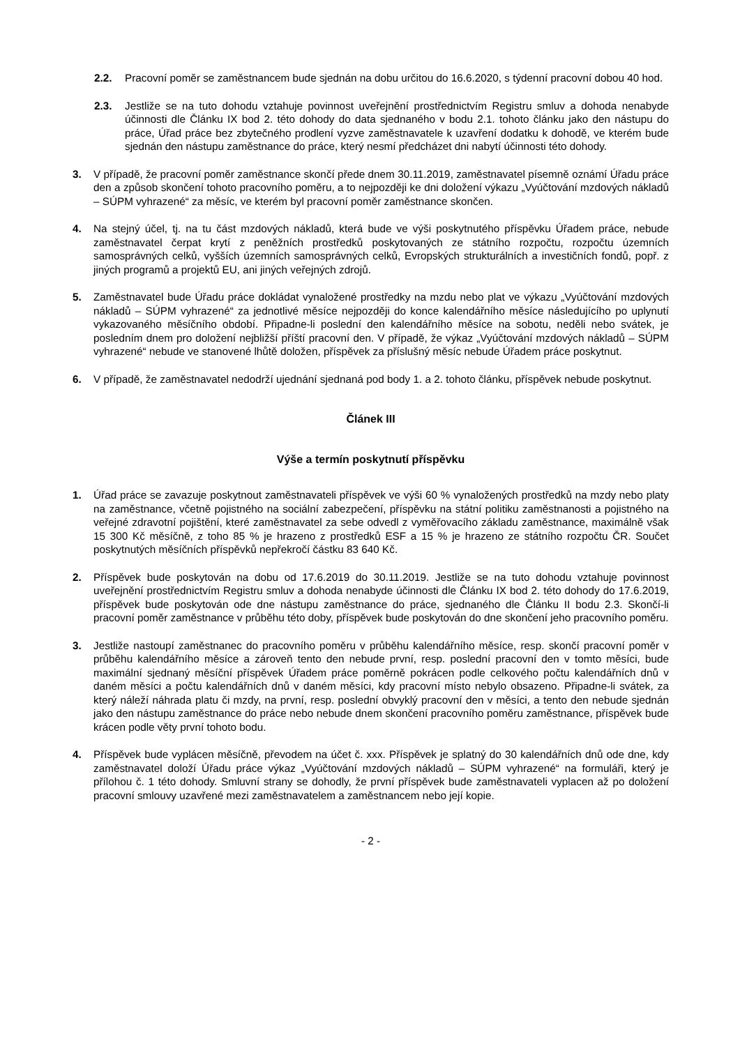2.2. Pracovní poměr se zaměstnancem bude sjednán na dobu určitou do 16.6.2020, s týdenní pracovní dobou 40 hod.
2.3. Jestliže se na tuto dohodu vztahuje povinnost uveřejnění prostřednictvím Registru smluv a dohoda nenabyde účinnosti dle Článku IX bod 2. této dohody do data sjednaného v bodu 2.1. tohoto článku jako den nástupu do práce, Úřad práce bez zbytečného prodlení vyzve zaměstnavatele k uzavření dodatku k dohodě, ve kterém bude sjednán den nástupu zaměstnance do práce, který nesmí předcházet dni nabytí účinnosti této dohody.
3. V případě, že pracovní poměr zaměstnance skončí přede dnem 30.11.2019, zaměstnavatel písemně oznámí Úřadu práce den a způsob skončení tohoto pracovního poměru, a to nejpozději ke dni doložení výkazu „Vyúčtování mzdových nákladů – SÚPM vyhrazené“ za měsíc, ve kterém byl pracovní poměr zaměstnance skončen.
4. Na stejný účel, tj. na tu část mzdových nákladů, která bude ve výši poskytnutého příspěvku Úřadem práce, nebude zaměstnavatel čerpat krytí z peněžních prostředků poskytovaných ze státního rozpočtu, rozpočtu územních samosprávných celků, vyšších územních samosprávných celků, Evropských strukturálních a investičních fondů, popř. z jiných programů a projektů EU, ani jiných veřejných zdrojů.
5. Zaměstnavatel bude Úřadu práce dokládat vynaložené prostředky na mzdu nebo plat ve výkazu „Vyúčtování mzdových nákladů – SÚPM vyhrazené“ za jednotlivé měsíce nejpozději do konce kalendářního měsíce následujícího po uplynutí vykazovaného měsíčního období. Připadne-li poslední den kalendářního měsíce na sobotu, neděli nebo svátek, je posledním dnem pro doložení nejbližší příští pracovní den. V případě, že výkaz „Vyúčtování mzdových nákladů – SÚPM vyhrazené“ nebude ve stanovené lhůtě doložen, příspěvek za příslušný měsíc nebude Úřadem práce poskytnut.
6. V případě, že zaměstnavatel nedodrží ujednání sjednaná pod body 1. a 2. tohoto článku, příspěvek nebude poskytnut.
Článek III
Výše a termín poskytnutí příspěvku
1. Úřad práce se zavazuje poskytnout zaměstnavateli příspěvek ve výši 60 % vynaložených prostředků na mzdy nebo platy na zaměstnance, včetně pojistného na sociální zabezpečení, příspěvku na státní politiku zaměstnanosti a pojistného na veřejné zdravotní pojištění, které zaměstnavatel za sebe odvedl z vyměřovacího základu zaměstnance, maximálně však 15 300 Kč měsíčně, z toho 85 % je hrazeno z prostředků ESF a 15 % je hrazeno ze státního rozpočtu ČR. Součet poskytnutých měsíčních příspěvků nepřekročí částku 83 640 Kč.
2. Příspěvek bude poskytován na dobu od 17.6.2019 do 30.11.2019. Jestliže se na tuto dohodu vztahuje povinnost uveřejnění prostřednictvím Registru smluv a dohoda nenabyde účinnosti dle Článku IX bod 2. této dohody do 17.6.2019, příspěvek bude poskytován ode dne nástupu zaměstnance do práce, sjednaného dle Článku II bodu 2.3. Skončí-li pracovní poměr zaměstnance v průběhu této doby, příspěvek bude poskytován do dne skončení jeho pracovního poměru.
3. Jestliže nastoupí zaměstnanec do pracovního poměru v průběhu kalendářního měsíce, resp. skončí pracovní poměr v průběhu kalendářního měsíce a zároveň tento den nebude první, resp. poslední pracovní den v tomto měsíci, bude maximální sjednaný měsíční příspěvek Úřadem práce poměrně pokrácen podle celkového počtu kalendářních dnů v daném měsíci a počtu kalendářních dnů v daném měsíci, kdy pracovní místo nebylo obsazeno. Připadne-li svátek, za který náleží náhrada platu či mzdy, na první, resp. poslední obvyklý pracovní den v měsíci, a tento den nebude sjednán jako den nástupu zaměstnance do práce nebo nebude dnem skončení pracovního poměru zaměstnance, příspěvek bude krácen podle věty první tohoto bodu.
4. Příspěvek bude vyplácen měsíčně, převodem na účet č. xxx. Příspěvek je splatný do 30 kalendářních dnů ode dne, kdy zaměstnavatel doloží Úřadu práce výkaz „Vyúčtování mzdových nákladů – SÚPM vyhrazené“ na formuláři, který je přílohou č. 1 této dohody. Smluvní strany se dohodly, že první příspěvek bude zaměstnavateli vyplacen až po doložení pracovní smlouvy uzavřené mezi zaměstnavatelem a zaměstnancem nebo její kopie.
- 2 -